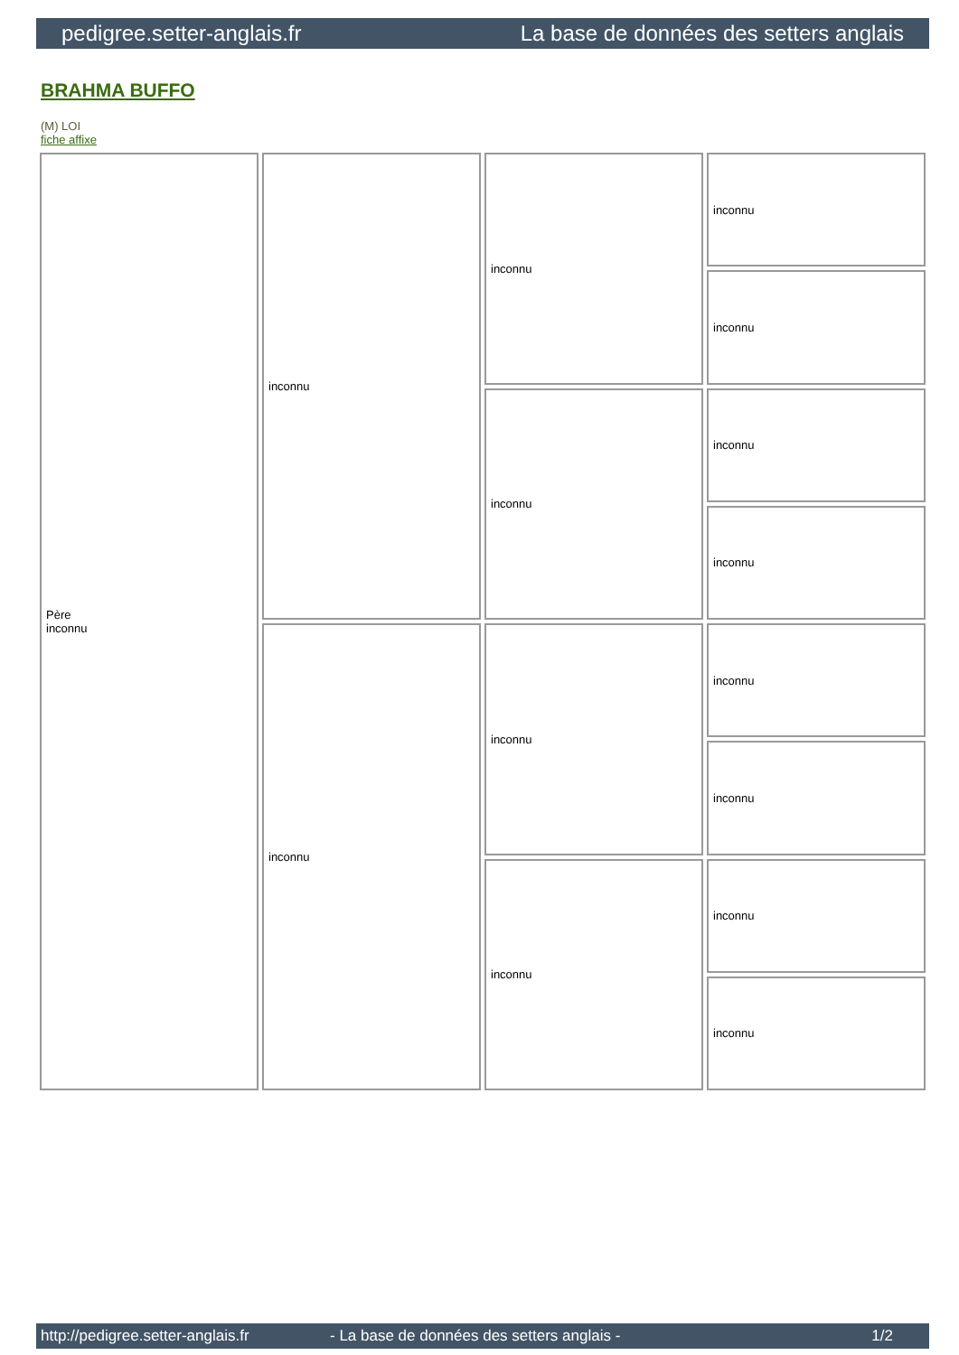pedigree.setter-anglais.fr La base de données des setters anglais
BRAHMA BUFFO
(M) LOI
fiche affixe
| Père inconnu | inconnu | inconnu | inconnu |
| | | | inconnu |
| | | inconnu | inconnu |
| | | | inconnu |
| | inconnu | inconnu | inconnu |
| | | | inconnu |
| | | inconnu | inconnu |
| | | | inconnu |
http://pedigree.setter-anglais.fr - La base de données des setters anglais - 1/2